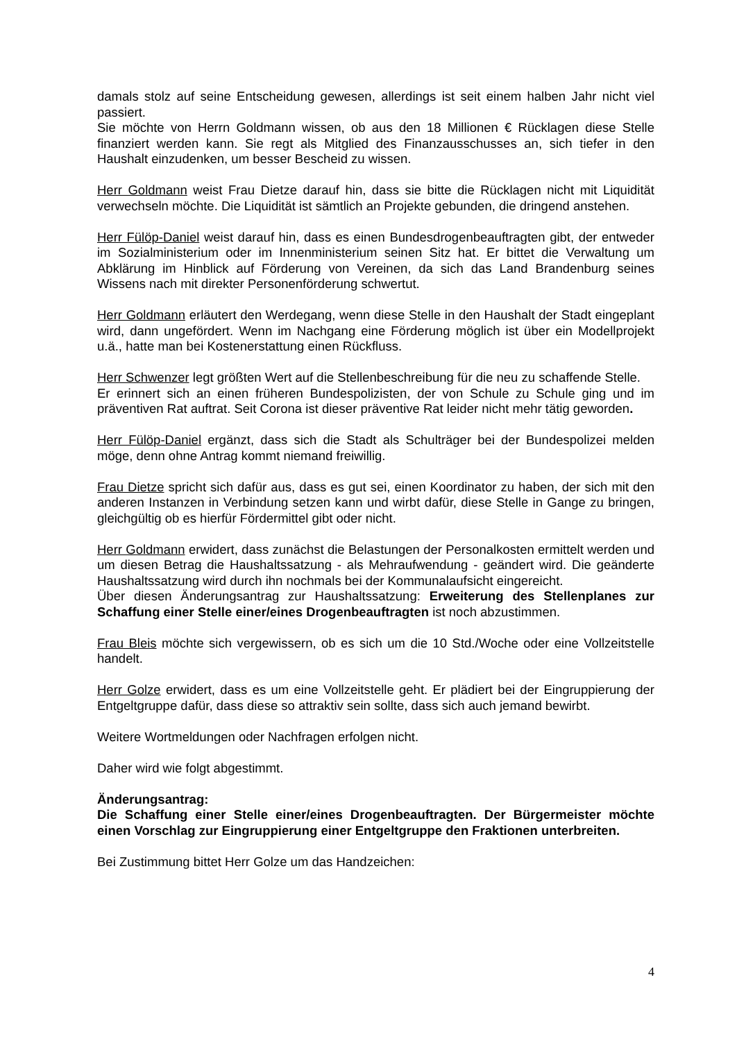damals stolz auf seine Entscheidung gewesen, allerdings ist seit einem halben Jahr nicht viel passiert.
Sie möchte von Herrn Goldmann wissen, ob aus den 18 Millionen € Rücklagen diese Stelle finanziert werden kann. Sie regt als Mitglied des Finanzausschusses an, sich tiefer in den Haushalt einzudenken, um besser Bescheid zu wissen.
Herr Goldmann weist Frau Dietze darauf hin, dass sie bitte die Rücklagen nicht mit Liquidität verwechseln möchte. Die Liquidität ist sämtlich an Projekte gebunden, die dringend anstehen.
Herr Fülöp-Daniel weist darauf hin, dass es einen Bundesdrogenbeauftragten gibt, der entweder im Sozialministerium oder im Innenministerium seinen Sitz hat. Er bittet die Verwaltung um Abklärung im Hinblick auf Förderung von Vereinen, da sich das Land Brandenburg seines Wissens nach mit direkter Personenförderung schwertut.
Herr Goldmann erläutert den Werdegang, wenn diese Stelle in den Haushalt der Stadt eingeplant wird, dann ungefördert. Wenn im Nachgang eine Förderung möglich ist über ein Modellprojekt u.ä., hatte man bei Kostenerstattung einen Rückfluss.
Herr Schwenzer legt größten Wert auf die Stellenbeschreibung für die neu zu schaffende Stelle.
Er erinnert sich an einen früheren Bundespolizisten, der von Schule zu Schule ging und im präventiven Rat auftrat. Seit Corona ist dieser präventive Rat leider nicht mehr tätig geworden.
Herr Fülöp-Daniel ergänzt, dass sich die Stadt als Schulträger bei der Bundespolizei melden möge, denn ohne Antrag kommt niemand freiwillig.
Frau Dietze spricht sich dafür aus, dass es gut sei, einen Koordinator zu haben, der sich mit den anderen Instanzen in Verbindung setzen kann und wirbt dafür, diese Stelle in Gange zu bringen, gleichgültig ob es hierfür Fördermittel gibt oder nicht.
Herr Goldmann erwidert, dass zunächst die Belastungen der Personalkosten ermittelt werden und um diesen Betrag die Haushaltssatzung - als Mehraufwendung - geändert wird. Die geänderte Haushaltssatzung wird durch ihn nochmals bei der Kommunalaufsicht eingereicht.
Über diesen Änderungsantrag zur Haushaltssatzung: Erweiterung des Stellenplanes zur Schaffung einer Stelle einer/eines Drogenbeauftragten ist noch abzustimmen.
Frau Bleis möchte sich vergewissern, ob es sich um die 10 Std./Woche oder eine Vollzeitstelle handelt.
Herr Golze erwidert, dass es um eine Vollzeitstelle geht. Er plädiert bei der Eingruppierung der Entgeltgruppe dafür, dass diese so attraktiv sein sollte, dass sich auch jemand bewirbt.
Weitere Wortmeldungen oder Nachfragen erfolgen nicht.
Daher wird wie folgt abgestimmt.
Änderungsantrag:
Die Schaffung einer Stelle einer/eines Drogenbeauftragten. Der Bürgermeister möchte einen Vorschlag zur Eingruppierung einer Entgeltgruppe den Fraktionen unterbreiten.
Bei Zustimmung bittet Herr Golze um das Handzeichen:
4